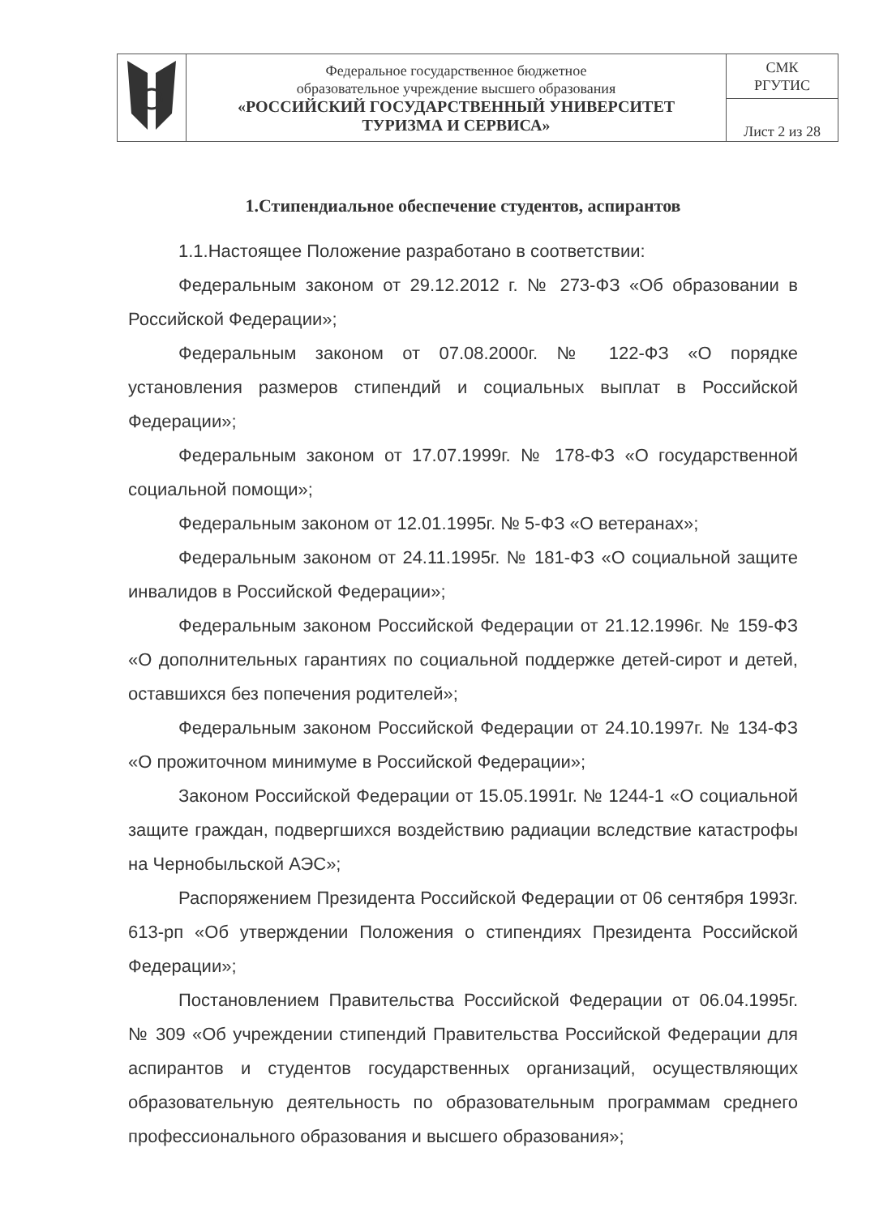| | Федеральное государственное бюджетное образовательное учреждение высшего образования «РОССИЙСКИЙ ГОСУДАРСТВЕННЫЙ УНИВЕРСИТЕТ ТУРИЗМА И СЕРВИСА» | СМК РГУТИС |
| | | Лист 2 из 28 |
1.Стипендиальное обеспечение студентов, аспирантов
1.1.Настоящее Положение разработано в соответствии:
Федеральным законом от 29.12.2012 г. № 273-ФЗ «Об образовании в Российской Федерации»;
Федеральным законом от 07.08.2000г. № 122-ФЗ «О порядке установления размеров стипендий и социальных выплат в Российской Федерации»;
Федеральным законом от 17.07.1999г. № 178-ФЗ «О государственной социальной помощи»;
Федеральным законом от 12.01.1995г. № 5-ФЗ «О ветеранах»;
Федеральным законом от 24.11.1995г. № 181-ФЗ «О социальной защите инвалидов в Российской Федерации»;
Федеральным законом Российской Федерации от 21.12.1996г. № 159-ФЗ «О дополнительных гарантиях по социальной поддержке детей-сирот и детей, оставшихся без попечения родителей»;
Федеральным законом Российской Федерации от 24.10.1997г. № 134-ФЗ «О прожиточном минимуме в Российской Федерации»;
Законом Российской Федерации от 15.05.1991г. № 1244-1 «О социальной защите граждан, подвергшихся воздействию радиации вследствие катастрофы на Чернобыльской АЭС»;
Распоряжением Президента Российской Федерации от 06 сентября 1993г. 613-рп «Об утверждении Положения о стипендиях Президента Российской Федерации»;
Постановлением Правительства Российской Федерации от 06.04.1995г. № 309 «Об учреждении стипендий Правительства Российской Федерации для аспирантов и студентов государственных организаций, осуществляющих образовательную деятельность по образовательным программам среднего профессионального образования и высшего образования»;